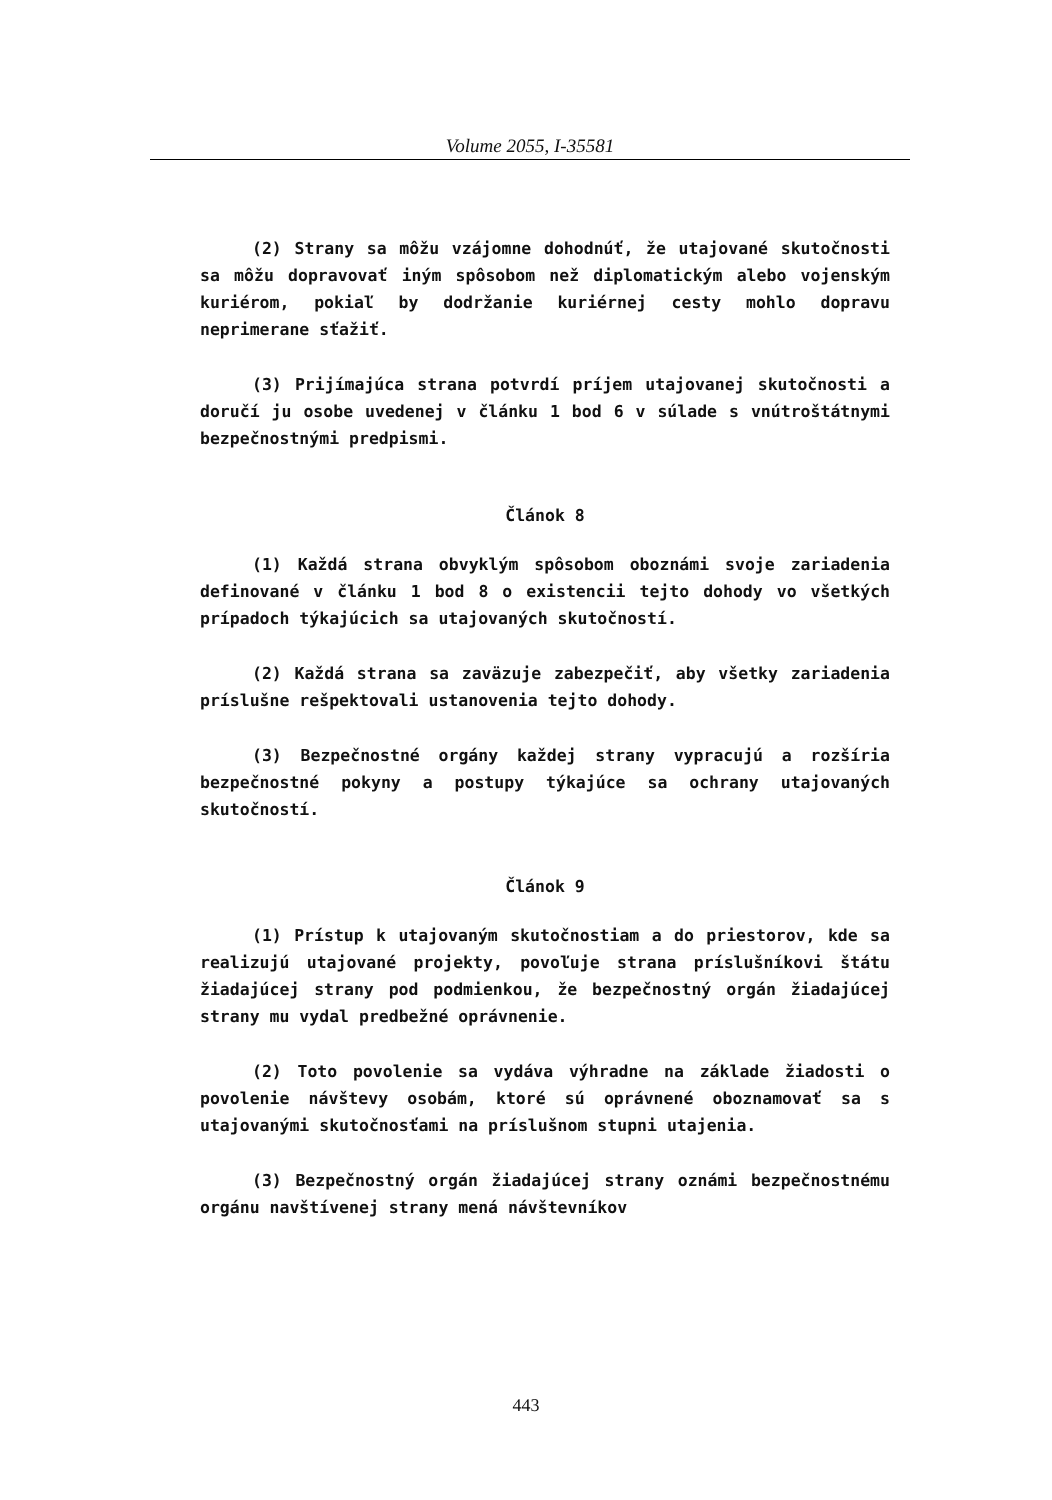Volume 2055, I-35581
(2) Strany sa môžu vzájomne dohodnúť, že utajované skutočnosti sa môžu dopravovať iným spôsobom než diplomatickým alebo vojenským kuriérom, pokiaľ by dodržanie kuriérnej cesty mohlo dopravu neprimerane sťažiť.
(3) Prijímajúca strana potvrdí príjem utajovanej skutočnosti a doručí ju osobe uvedenej v článku 1 bod 6 v súlade s vnútroštátnymi bezpečnostnými predpismi.
Článok 8
(1) Každá strana obvyklým spôsobom oboznámi svoje zariadenia definované v článku 1 bod 8 o existencii tejto dohody vo všetkých prípadoch týkajúcich sa utajovaných skutočností.
(2) Každá strana sa zaväzuje zabezpečiť, aby všetky zariadenia príslušne rešpektovali ustanovenia tejto dohody.
(3) Bezpečnostné orgány každej strany vypracujú a rozšíria bezpečnostné pokyny a postupy týkajúce sa ochrany utajovaných skutočností.
Článok 9
(1) Prístup k utajovaným skutočnostiam a do priestorov, kde sa realizujú utajované projekty, povoľuje strana príslušníkovi štátu žiadajúcej strany pod podmienkou, že bezpečnostný orgán žiadajúcej strany mu vydal predbežné oprávnenie.
(2) Toto povolenie sa vydáva výhradne na základe žiadosti o povolenie návštevy osobám, ktoré sú oprávnené oboznamovať sa s utajovanými skutočnosťami na príslušnom stupni utajenia.
(3) Bezpečnostný orgán žiadajúcej strany oznámi bezpečnostnému orgánu navštívenej strany mená návštevníkov
443